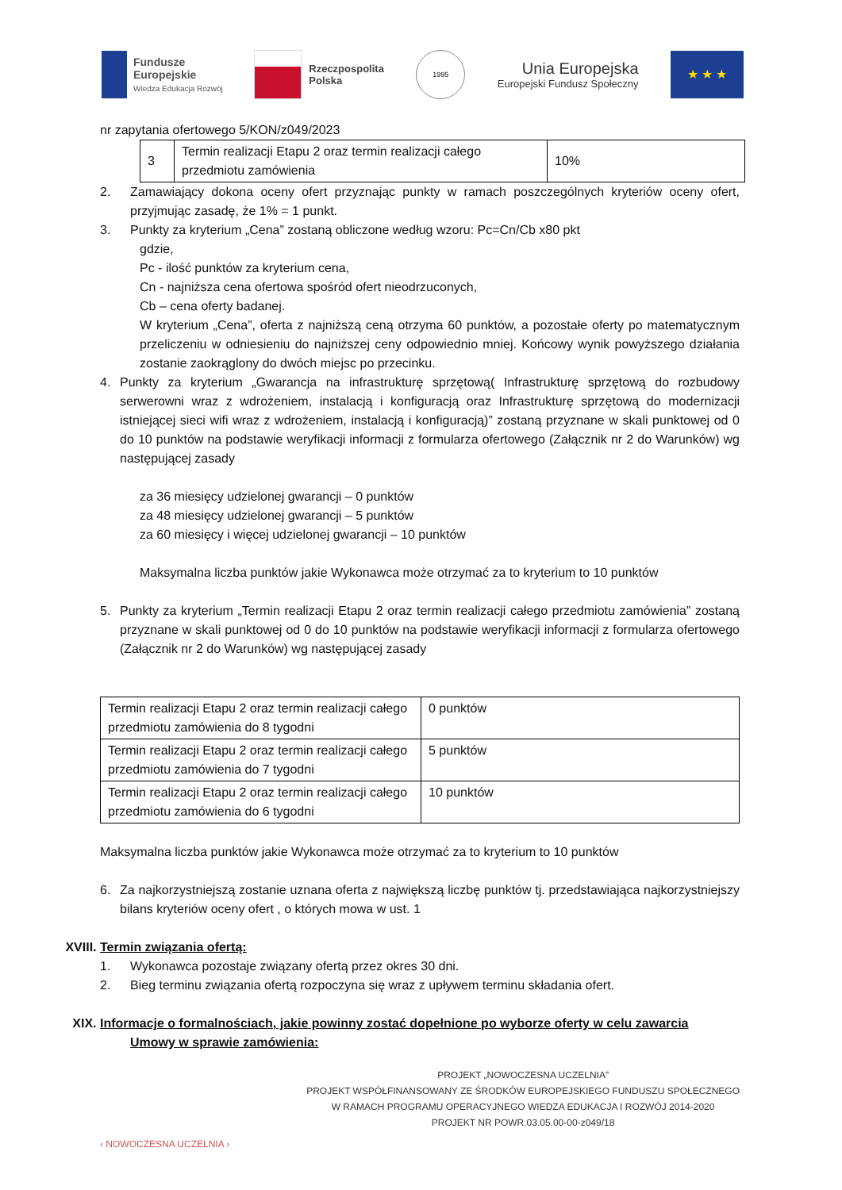Fundusze
Europejskie
Wiedza Edukacja Rozwój
Rzeczpospolita
Polska
1995
Unia Europejska
Europejski Fundusz Społeczny
★ ★ ★
nr zapytania ofertowego 5/KON/z049/2023
| 3 | Termin realizacji Etapu 2 oraz termin realizacji całego przedmiotu zamówienia | 10% |
2. Zamawiający dokona oceny ofert przyznając punkty w ramach poszczególnych kryteriów oceny ofert, przyjmując zasadę, że 1% = 1 punkt.
3. Punkty za kryterium „Cena” zostaną obliczone według wzoru: Pc=Cn/Cb x80 pkt
gdzie,
Pc - ilość punktów za kryterium cena,
Cn - najniższa cena ofertowa spośród ofert nieodrzuconych,
Cb – cena oferty badanej.
W kryterium „Cena”, oferta z najniższą ceną otrzyma 60 punktów, a pozostałe oferty po matematycznym przeliczeniu w odniesieniu do najniższej ceny odpowiednio mniej. Końcowy wynik powyższego działania zostanie zaokrąglony do dwóch miejsc po przecinku.
4. Punkty za kryterium „Gwarancja na infrastrukturę sprzętową( Infrastrukturę sprzętową do rozbudowy serwerowni wraz z wdrożeniem, instalacją i konfiguracją oraz Infrastrukturę sprzętową do modernizacji istniejącej sieci wifi wraz z wdrożeniem, instalacją i konfiguracją)” zostaną przyznane w skali punktowej od 0 do 10 punktów na podstawie weryfikacji informacji z formularza ofertowego (Załącznik nr 2 do Warunków) wg następującej zasady
za 36 miesięcy udzielonej gwarancji – 0 punktów
za 48 miesięcy udzielonej gwarancji – 5 punktów
za 60 miesięcy i więcej udzielonej gwarancji – 10 punktów
Maksymalna liczba punktów jakie Wykonawca może otrzymać za to kryterium to 10 punktów
5. Punkty za kryterium „Termin realizacji Etapu 2 oraz termin realizacji całego przedmiotu zamówienia” zostaną przyznane w skali punktowej od 0 do 10 punktów na podstawie weryfikacji informacji z formularza ofertowego (Załącznik nr 2 do Warunków) wg następującej zasady
| Termin realizacji Etapu 2 oraz termin realizacji całego przedmiotu zamówienia do 8 tygodni | 0 punktów |
| Termin realizacji Etapu 2 oraz termin realizacji całego przedmiotu zamówienia do 7 tygodni | 5 punktów |
| Termin realizacji Etapu 2 oraz termin realizacji całego przedmiotu zamówienia do 6 tygodni | 10 punktów |
Maksymalna liczba punktów jakie Wykonawca może otrzymać za to kryterium to 10 punktów
6. Za najkorzystniejszą zostanie uznana oferta z największą liczbę punktów tj. przedstawiająca najkorzystniejszy bilans kryteriów oceny ofert , o których mowa w ust. 1
XVIII. Termin związania ofertą:
1. Wykonawca pozostaje związany ofertą przez okres 30 dni.
2. Bieg terminu związania ofertą rozpoczyna się wraz z upływem terminu składania ofert.
XIX. Informacje o formalnościach, jakie powinny zostać dopełnione po wyborze oferty w celu zawarcia
Umowy w sprawie zamówienia:
‹ NOWOCZESNA UCZELNIA ›
PROJEKT „NOWOCZESNA UCZELNIA”
PROJEKT WSPÓŁFINANSOWANY ZE ŚRODKÓW EUROPEJSKIEGO FUNDUSZU SPOŁECZNEGO
W RAMACH PROGRAMU OPERACYJNEGO WIEDZA EDUKACJA I ROZWÓJ 2014-2020
PROJEKT NR POWR.03.05.00-00-z049/18